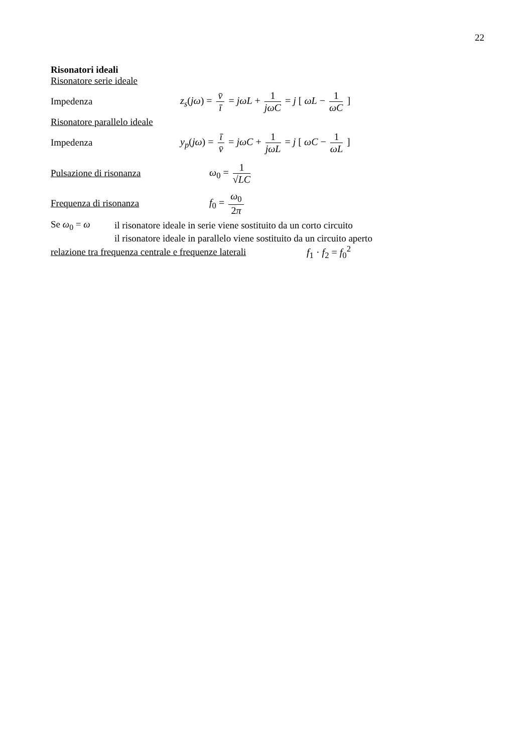22
Risonatori ideali
Risonatore serie ideale
Impedenza
z<sub>s</sub>(jω) = v̄ ī = jωL + 1 jωC = j [ ωL − 1 ωC ]
Risonatore parallelo ideale
Impedenza
y<sub>p</sub>(jω) = ī v̄ = jωC + 1 jωL = j [ ωC − 1 ωL ]
Pulsazione di risonanza ω<sub>0</sub> = 1 √LC
Frequenza di risonanza f<sub>0</sub> = ω<sub>0</sub> 2π
Se ω<sub>0</sub> = ω
il risonatore ideale in serie viene sostituito da un corto circuito
il risonatore ideale in parallelo viene sostituito da un circuito aperto
relazione tra frequenza centrale e frequenze laterali
f<sub>1</sub> · f<sub>2</sub> = f<sub>0</sub><sup>2</sup>